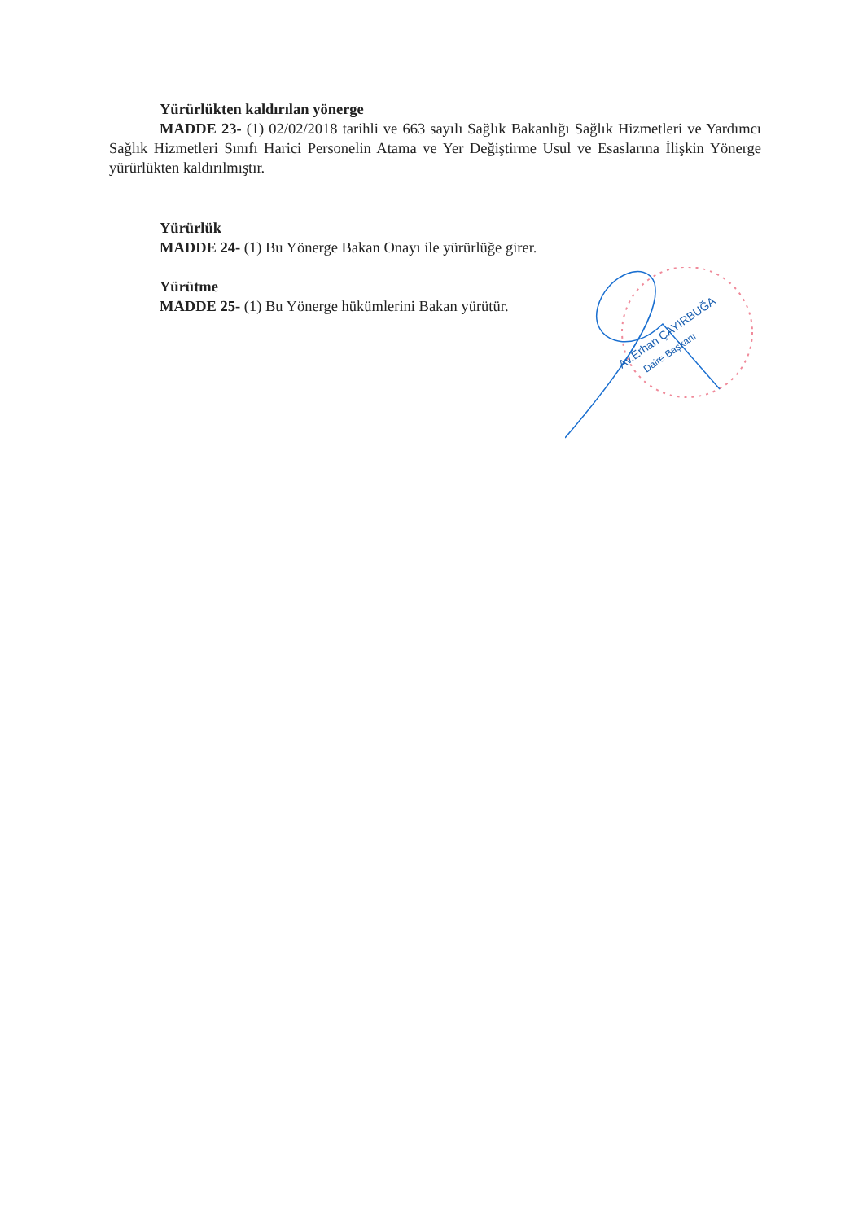Yürürlükten kaldırılan yönerge
MADDE 23- (1) 02/02/2018 tarihli ve 663 sayılı Sağlık Bakanlığı Sağlık Hizmetleri ve Yardımcı Sağlık Hizmetleri Sınıfı Harici Personelin Atama ve Yer Değiştirme Usul ve Esaslarına İlişkin Yönerge yürürlükten kaldırılmıştır.
Yürürlük
MADDE 24- (1) Bu Yönerge Bakan Onayı ile yürürlüğe girer.
Yürütme
MADDE 25- (1) Bu Yönerge hükümlerini Bakan yürütür.
Av.Erhan ÇAYIRBUĞA
Daire Başkanı